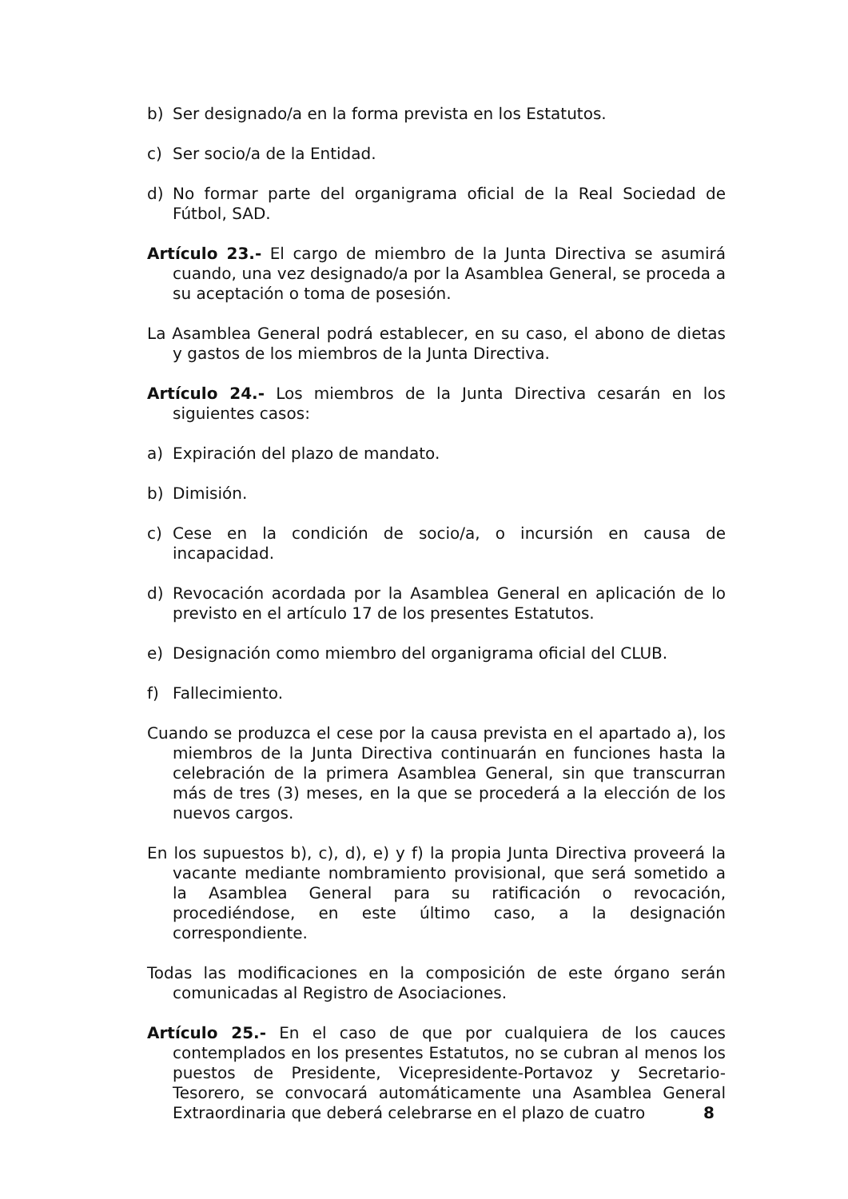b) Ser designado/a en la forma prevista en los Estatutos.
c) Ser socio/a de la Entidad.
d) No formar parte del organigrama oficial de la Real Sociedad de Fútbol, SAD.
Artículo 23.- El cargo de miembro de la Junta Directiva se asumirá cuando, una vez designado/a por la Asamblea General, se proceda a su aceptación o toma de posesión.
La Asamblea General podrá establecer, en su caso, el abono de dietas y gastos de los miembros de la Junta Directiva.
Artículo 24.- Los miembros de la Junta Directiva cesarán en los siguientes casos:
a) Expiración del plazo de mandato.
b) Dimisión.
c) Cese en la condición de socio/a, o incursión en causa de incapacidad.
d) Revocación acordada por la Asamblea General en aplicación de lo previsto en el artículo 17 de los presentes Estatutos.
e) Designación como miembro del organigrama oficial del CLUB.
f) Fallecimiento.
Cuando se produzca el cese por la causa prevista en el apartado a), los miembros de la Junta Directiva continuarán en funciones hasta la celebración de la primera Asamblea General, sin que transcurran más de tres (3) meses, en la que se procederá a la elección de los nuevos cargos.
En los supuestos b), c), d), e) y f) la propia Junta Directiva proveerá la vacante mediante nombramiento provisional, que será sometido a la Asamblea General para su ratificación o revocación, procediéndose, en este último caso, a la designación correspondiente.
Todas las modificaciones en la composición de este órgano serán comunicadas al Registro de Asociaciones.
Artículo 25.- En el caso de que por cualquiera de los cauces contemplados en los presentes Estatutos, no se cubran al menos los puestos de Presidente, Vicepresidente-Portavoz y Secretario-Tesorero, se convocará automáticamente una Asamblea General Extraordinaria que deberá celebrarse en el plazo de cuatro
8